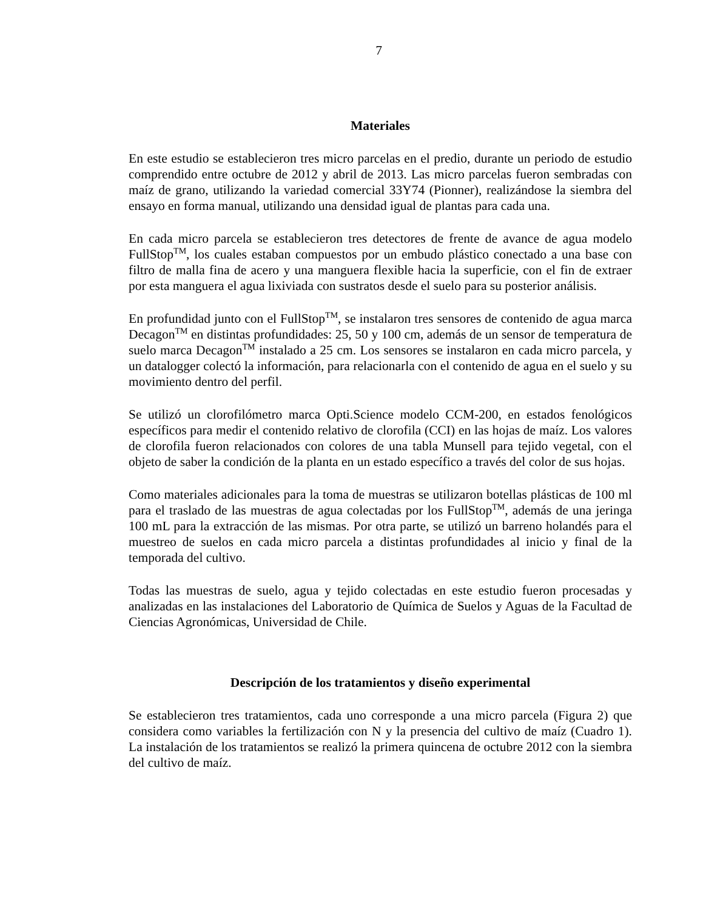7
Materiales
En este estudio se establecieron tres micro parcelas en el predio, durante un periodo de estudio comprendido entre octubre de 2012 y abril de 2013. Las micro parcelas fueron sembradas con maíz de grano, utilizando la variedad comercial 33Y74 (Pionner), realizándose la siembra del ensayo en forma manual, utilizando una densidad igual de plantas para cada una.
En cada micro parcela se establecieron tres detectores de frente de avance de agua modelo FullStop<sup>TM</sup>, los cuales estaban compuestos por un embudo plástico conectado a una base con filtro de malla fina de acero y una manguera flexible hacia la superficie, con el fin de extraer por esta manguera el agua lixiviada con sustratos desde el suelo para su posterior análisis.
En profundidad junto con el FullStop<sup>TM</sup>, se instalaron tres sensores de contenido de agua marca Decagon<sup>TM</sup> en distintas profundidades: 25, 50 y 100 cm, además de un sensor de temperatura de suelo marca Decagon<sup>TM</sup> instalado a 25 cm. Los sensores se instalaron en cada micro parcela, y un datalogger colectó la información, para relacionarla con el contenido de agua en el suelo y su movimiento dentro del perfil.
Se utilizó un clorofilómetro marca Opti.Science modelo CCM-200, en estados fenológicos específicos para medir el contenido relativo de clorofila (CCI) en las hojas de maíz. Los valores de clorofila fueron relacionados con colores de una tabla Munsell para tejido vegetal, con el objeto de saber la condición de la planta en un estado específico a través del color de sus hojas.
Como materiales adicionales para la toma de muestras se utilizaron botellas plásticas de 100 ml para el traslado de las muestras de agua colectadas por los FullStop<sup>TM</sup>, además de una jeringa 100 mL para la extracción de las mismas. Por otra parte, se utilizó un barreno holandés para el muestreo de suelos en cada micro parcela a distintas profundidades al inicio y final de la temporada del cultivo.
Todas las muestras de suelo, agua y tejido colectadas en este estudio fueron procesadas y analizadas en las instalaciones del Laboratorio de Química de Suelos y Aguas de la Facultad de Ciencias Agronómicas, Universidad de Chile.
Descripción de los tratamientos y diseño experimental
Se establecieron tres tratamientos, cada uno corresponde a una micro parcela (Figura 2) que considera como variables la fertilización con N y la presencia del cultivo de maíz (Cuadro 1). La instalación de los tratamientos se realizó la primera quincena de octubre 2012 con la siembra del cultivo de maíz.